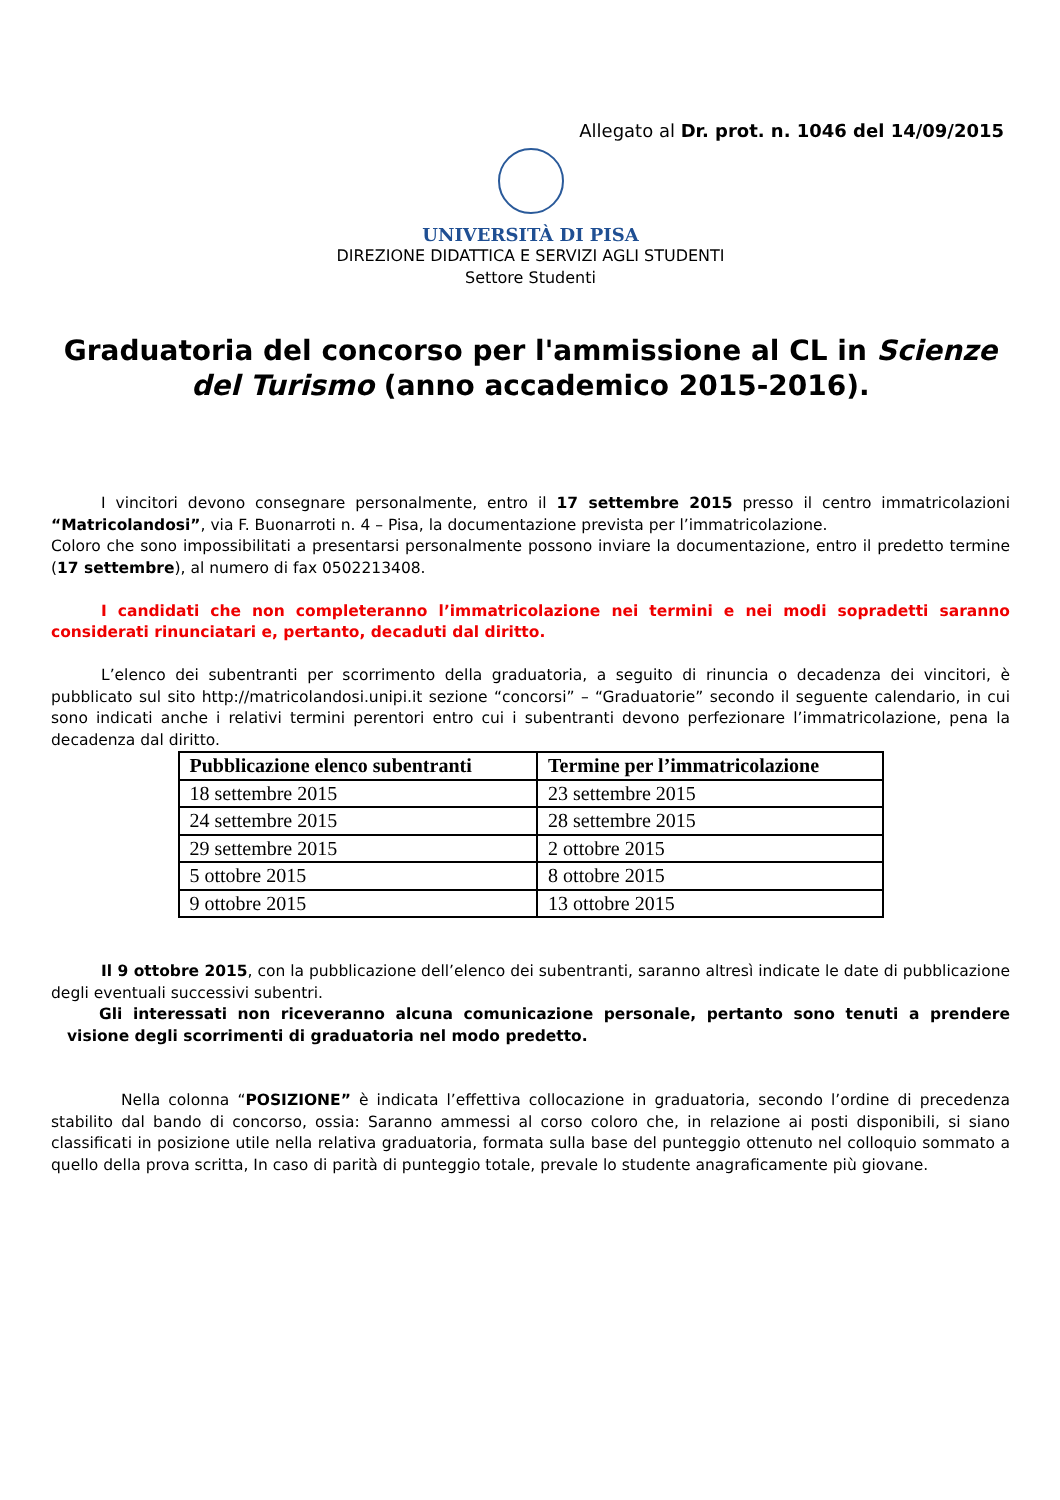Allegato al Dr. prot. n. 1046 del 14/09/2015
UNIVERSITÀ DI PISA
DIREZIONE DIDATTICA E SERVIZI AGLI STUDENTI
Settore Studenti
Graduatoria del concorso per l'ammissione al CL in Scienze del Turismo (anno accademico 2015-2016).
I vincitori devono consegnare personalmente, entro il 17 settembre 2015 presso il centro immatricolazioni “Matricolandosi”, via F. Buonarroti n. 4 – Pisa, la documentazione prevista per l’immatricolazione.
Coloro che sono impossibilitati a presentarsi personalmente possono inviare la documentazione, entro il predetto termine (17 settembre), al numero di fax 0502213408.
I candidati che non completeranno l’immatricolazione nei termini e nei modi sopradetti saranno considerati rinunciatari e, pertanto, decaduti dal diritto.
L’elenco dei subentranti per scorrimento della graduatoria, a seguito di rinuncia o decadenza dei vincitori, è pubblicato sul sito http://matricolandosi.unipi.it sezione “concorsi” – “Graduatorie” secondo il seguente calendario, in cui sono indicati anche i relativi termini perentori entro cui i subentranti devono perfezionare l’immatricolazione, pena la decadenza dal diritto.
| Pubblicazione elenco subentranti | Termine per l’immatricolazione |
| --- | --- |
| 18 settembre 2015 | 23 settembre 2015 |
| 24 settembre 2015 | 28 settembre 2015 |
| 29 settembre 2015 | 2 ottobre 2015 |
| 5 ottobre 2015 | 8 ottobre 2015 |
| 9 ottobre 2015 | 13 ottobre 2015 |
Il 9 ottobre 2015, con la pubblicazione dell’elenco dei subentranti, saranno altresì indicate le date di pubblicazione degli eventuali successivi subentri.
Gli interessati non riceveranno alcuna comunicazione personale, pertanto sono tenuti a prendere visione degli scorrimenti di graduatoria nel modo predetto.
Nella colonna “POSIZIONE” è indicata l’effettiva collocazione in graduatoria, secondo l’ordine di precedenza stabilito dal bando di concorso, ossia: Saranno ammessi al corso coloro che, in relazione ai posti disponibili, si siano classificati in posizione utile nella relativa graduatoria, formata sulla base del punteggio ottenuto nel colloquio sommato a quello della prova scritta, In caso di parità di punteggio totale, prevale lo studente anagraficamente più giovane.